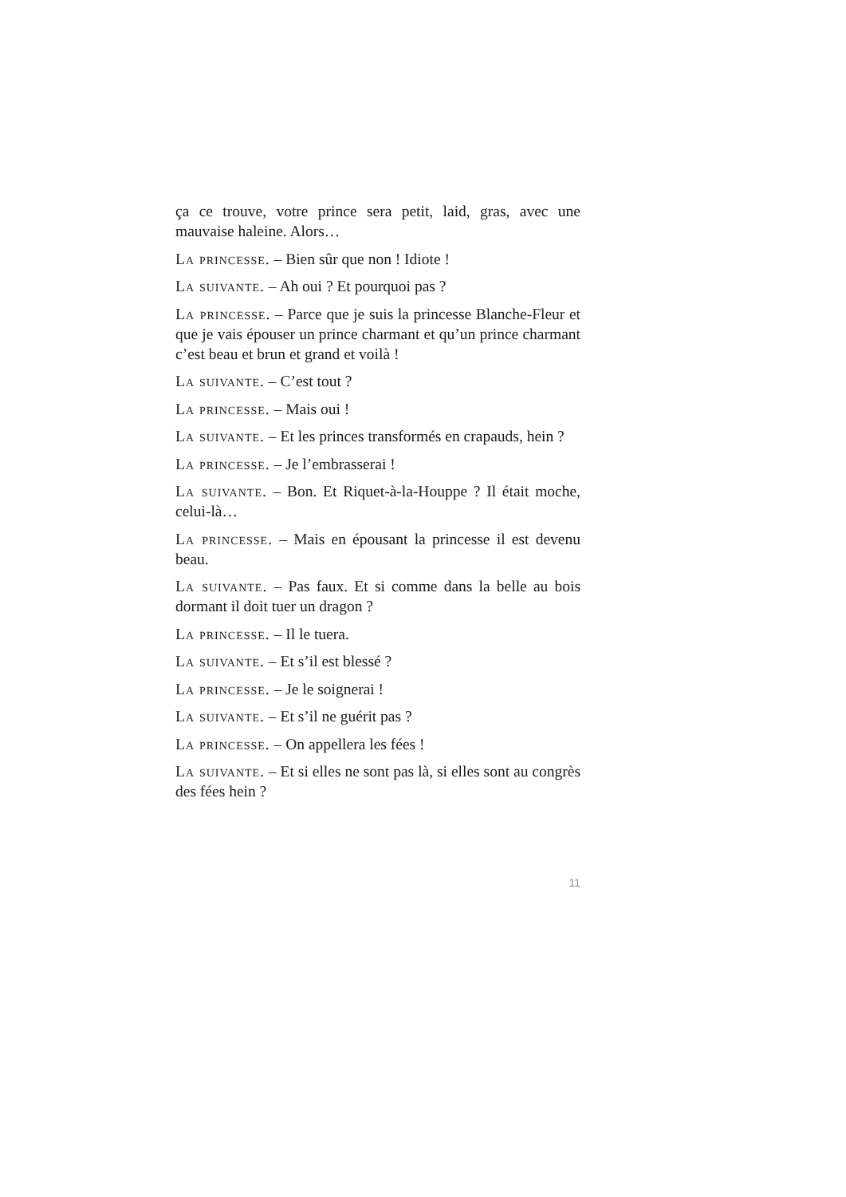ça ce trouve, votre prince sera petit, laid, gras, avec une mauvaise haleine. Alors…
La princesse. – Bien sûr que non ! Idiote !
La suivante. – Ah oui ? Et pourquoi pas ?
La princesse. – Parce que je suis la princesse Blanche-Fleur et que je vais épouser un prince charmant et qu’un prince charmant c’est beau et brun et grand et voilà !
La suivante. – C’est tout ?
La princesse. – Mais oui !
La suivante. – Et les princes transformés en crapauds, hein ?
La princesse. – Je l’embrasserai !
La suivante. – Bon. Et Riquet-à-la-Houppe ? Il était moche, celui-là…
La princesse. – Mais en épousant la princesse il est devenu beau.
La suivante. – Pas faux. Et si comme dans la belle au bois dormant il doit tuer un dragon ?
La princesse. – Il le tuera.
La suivante. – Et s’il est blessé ?
La princesse. – Je le soignerai !
La suivante. – Et s’il ne guérit pas ?
La princesse. – On appellera les fées !
La suivante. – Et si elles ne sont pas là, si elles sont au congrès des fées hein ?
11